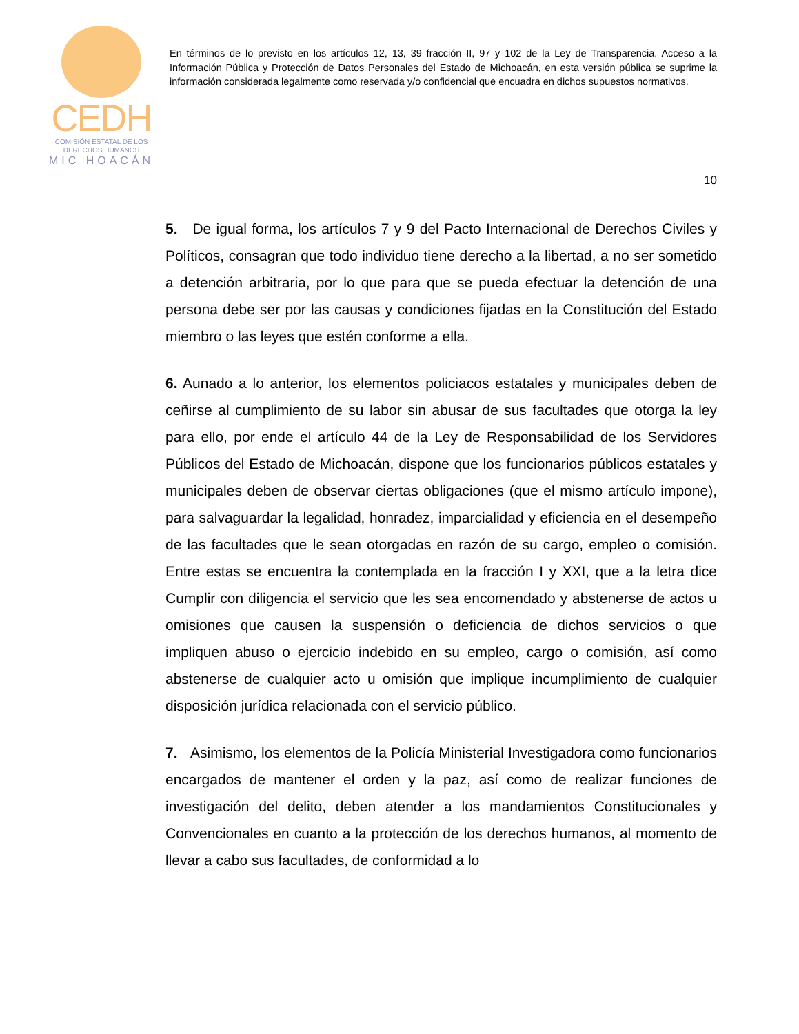CEDH
COMISIÓN ESTATAL DE LOS
DERECHOS HUMANOS
MIC HOACÁN
En términos de lo previsto en los artículos 12, 13, 39 fracción II, 97 y 102 de la Ley de Transparencia, Acceso a la Información Pública y Protección de Datos Personales del Estado de Michoacán, en esta versión pública se suprime la información considerada legalmente como reservada y/o confidencial que encuadra en dichos supuestos normativos.
10
5. De igual forma, los artículos 7 y 9 del Pacto Internacional de Derechos Civiles y Políticos, consagran que todo individuo tiene derecho a la libertad, a no ser sometido a detención arbitraria, por lo que para que se pueda efectuar la detención de una persona debe ser por las causas y condiciones fijadas en la Constitución del Estado miembro o las leyes que estén conforme a ella.
6. Aunado a lo anterior, los elementos policiacos estatales y municipales deben de ceñirse al cumplimiento de su labor sin abusar de sus facultades que otorga la ley para ello, por ende el artículo 44 de la Ley de Responsabilidad de los Servidores Públicos del Estado de Michoacán, dispone que los funcionarios públicos estatales y municipales deben de observar ciertas obligaciones (que el mismo artículo impone), para salvaguardar la legalidad, honradez, imparcialidad y eficiencia en el desempeño de las facultades que le sean otorgadas en razón de su cargo, empleo o comisión. Entre estas se encuentra la contemplada en la fracción I y XXI, que a la letra dice Cumplir con diligencia el servicio que les sea encomendado y abstenerse de actos u omisiones que causen la suspensión o deficiencia de dichos servicios o que impliquen abuso o ejercicio indebido en su empleo, cargo o comisión, así como abstenerse de cualquier acto u omisión que implique incumplimiento de cualquier disposición jurídica relacionada con el servicio público.
7. Asimismo, los elementos de la Policía Ministerial Investigadora como funcionarios encargados de mantener el orden y la paz, así como de realizar funciones de investigación del delito, deben atender a los mandamientos Constitucionales y Convencionales en cuanto a la protección de los derechos humanos, al momento de llevar a cabo sus facultades, de conformidad a lo